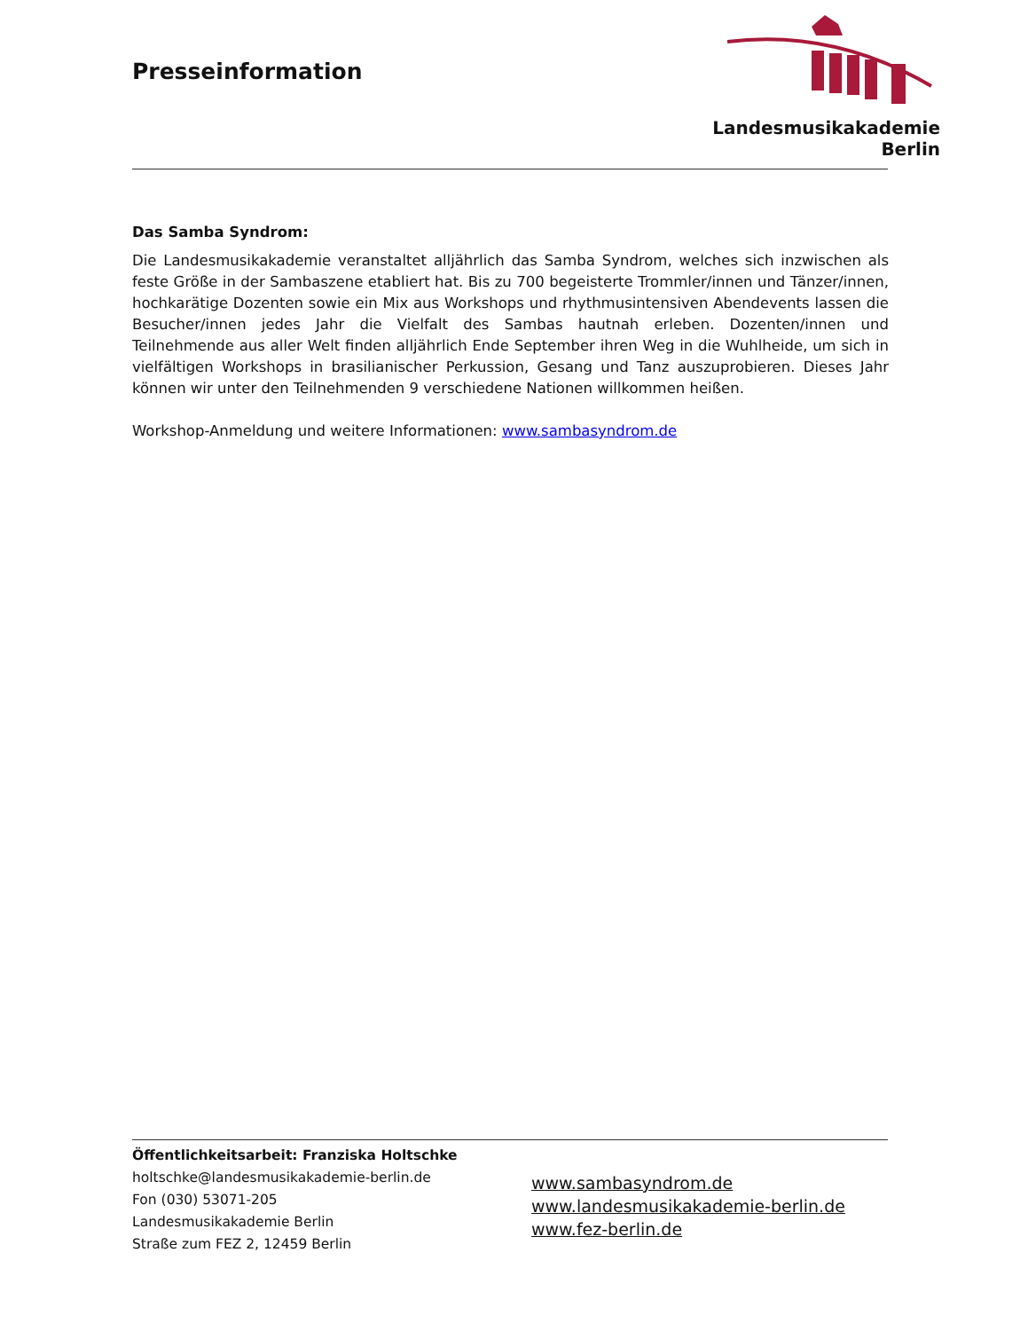Presseinformation
Landesmusikakademie Berlin
Das Samba Syndrom:
Die Landesmusikakademie veranstaltet alljährlich das Samba Syndrom, welches sich inzwischen als feste Größe in der Sambaszene etabliert hat. Bis zu 700 begeisterte Trommler/innen und Tänzer/innen, hochkarätige Dozenten sowie ein Mix aus Workshops und rhythmusintensiven Abendevents lassen die Besucher/innen jedes Jahr die Vielfalt des Sambas hautnah erleben. Dozenten/innen und Teilnehmende aus aller Welt finden alljährlich Ende September ihren Weg in die Wuhlheide, um sich in vielfältigen Workshops in brasilianischer Perkussion, Gesang und Tanz auszuprobieren. Dieses Jahr können wir unter den Teilnehmenden 9 verschiedene Nationen willkommen heißen.
Workshop-Anmeldung und weitere Informationen: www.sambasyndrom.de
Öffentlichkeitsarbeit: Franziska Holtschke
holtschke@landesmusikakademie-berlin.de
Fon (030) 53071-205
Landesmusikakademie Berlin
Straße zum FEZ 2, 12459 Berlin
www.sambasyndrom.de
www.landesmusikakademie-berlin.de
www.fez-berlin.de